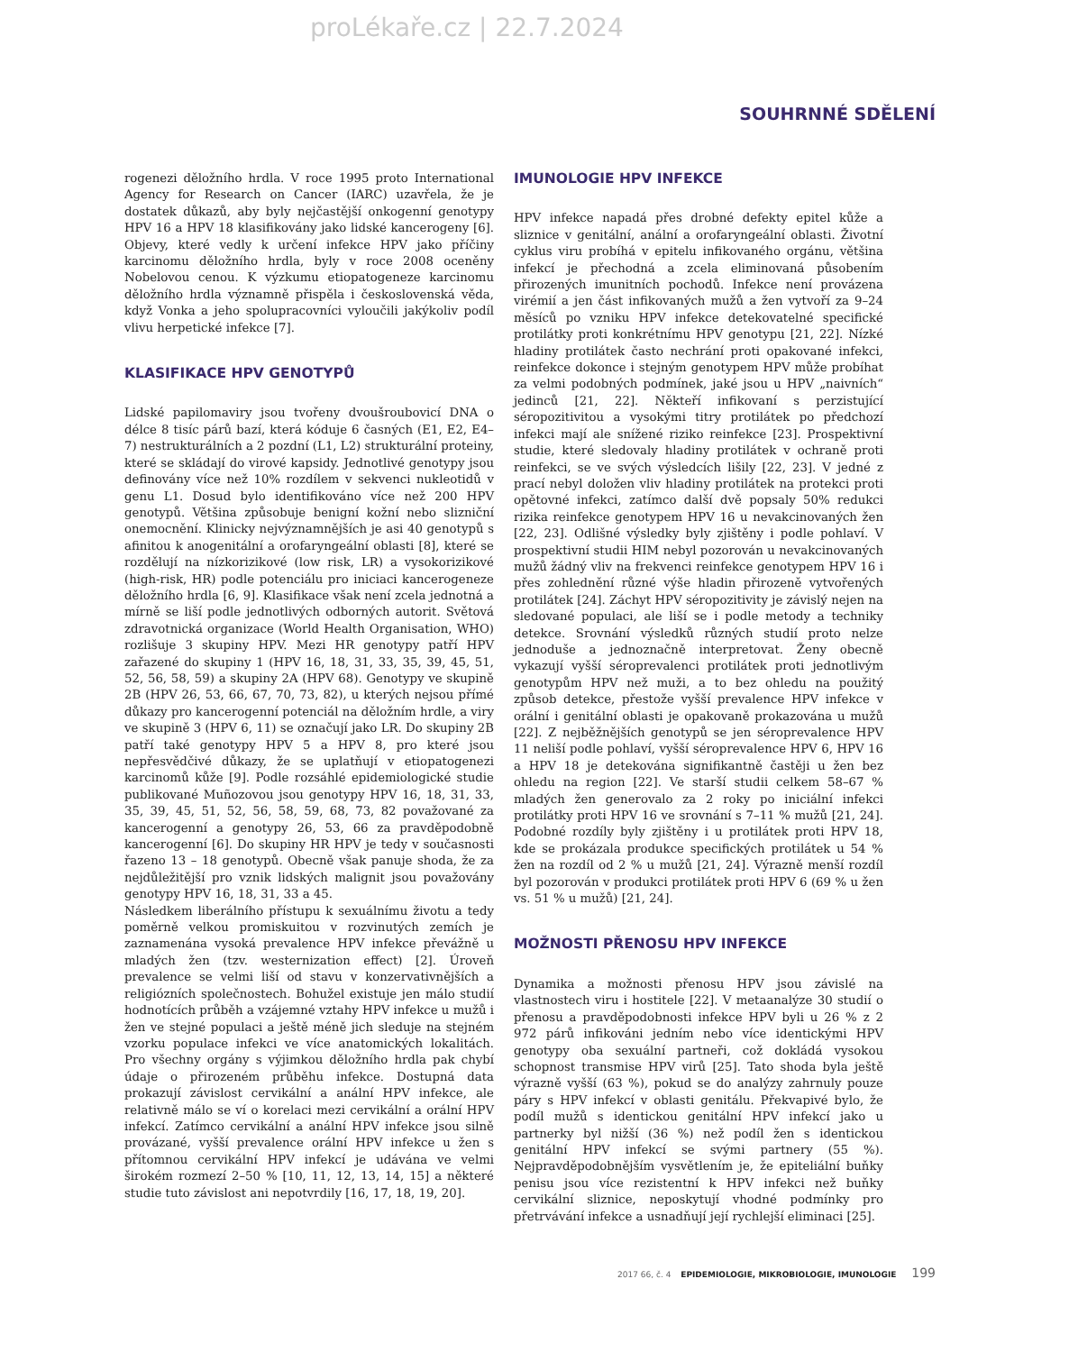proLékaře.cz | 22.7.2024
SOUHRNNÉ SDĚLENÍ
rogenezi děložního hrdla. V roce 1995 proto International Agency for Research on Cancer (IARC) uzavřela, že je dostatek důkazů, aby byly nejčastější onkogenní genotypy HPV 16 a HPV 18 klasifikovány jako lidské kancerogeny [6]. Objevy, které vedly k určení infekce HPV jako příčiny karcinomu děložního hrdla, byly v roce 2008 oceněny Nobelovou cenou. K výzkumu etiopatogeneze karcinomu děložního hrdla významně přispěla i československá věda, když Vonka a jeho spolupracovníci vyloučili jakýkoliv podíl vlivu herpetické infekce [7].
KLASIFIKACE HPV GENOTYPŮ
Lidské papilomaviry jsou tvořeny dvoušroubovicí DNA o délce 8 tisíc párů bazí, která kóduje 6 časných (E1, E2, E4–7) nestrukturálních a 2 pozdní (L1, L2) strukturální proteiny, které se skládají do virové kapsidy. Jednotlivé genotypy jsou definovány více než 10% rozdílem v sekvenci nukleotidů v genu L1. Dosud bylo identifikováno více než 200 HPV genotypů. Většina způsobuje benigní kožní nebo slizniční onemocnění. Klinicky nejvýznamnějších je asi 40 genotypů s afinitou k anogenitální a orofaryngeální oblasti [8], které se rozdělují na nízkorizikové (low risk, LR) a vysokorizikové (high-risk, HR) podle potenciálu pro iniciaci kancerogeneze děložního hrdla [6, 9]. Klasifikace však není zcela jednotná a mírně se liší podle jednotlivých odborných autorit. Světová zdravotnická organizace (World Health Organisation, WHO) rozlišuje 3 skupiny HPV. Mezi HR genotypy patří HPV zařazené do skupiny 1 (HPV 16, 18, 31, 33, 35, 39, 45, 51, 52, 56, 58, 59) a skupiny 2A (HPV 68). Genotypy ve skupině 2B (HPV 26, 53, 66, 67, 70, 73, 82), u kterých nejsou přímé důkazy pro kancerogenní potenciál na děložním hrdle, a viry ve skupině 3 (HPV 6, 11) se označují jako LR. Do skupiny 2B patří také genotypy HPV 5 a HPV 8, pro které jsou nepřesvědčivé důkazy, že se uplatňují v etiopatogenezi karcinomů kůže [9]. Podle rozsáhlé epidemiologické studie publikované Muñozovou jsou genotypy HPV 16, 18, 31, 33, 35, 39, 45, 51, 52, 56, 58, 59, 68, 73, 82 považované za kancerogenní a genotypy 26, 53, 66 za pravděpodobně kancerogenní [6]. Do skupiny HR HPV je tedy v současnosti řazeno 13 – 18 genotypů. Obecně však panuje shoda, že za nejdůležitější pro vznik lidských malignit jsou považovány genotypy HPV 16, 18, 31, 33 a 45.
Následkem liberálního přístupu k sexuálnímu životu a tedy poměrně velkou promiskuitou v rozvinutých zemích je zaznamenána vysoká prevalence HPV infekce převážně u mladých žen (tzv. westernization effect) [2]. Úroveň prevalence se velmi liší od stavu v konzervativnějších a religiózních společnostech. Bohužel existuje jen málo studií hodnotících průběh a vzájemné vztahy HPV infekce u mužů i žen ve stejné populaci a ještě méně jich sleduje na stejném vzorku populace infekci ve více anatomických lokalitách. Pro všechny orgány s výjimkou děložního hrdla pak chybí údaje o přirozeném průběhu infekce. Dostupná data prokazují závislost cervikální a anální HPV infekce, ale relativně málo se ví o korelaci mezi cervikální a orální HPV infekcí. Zatímco cervikální a anální HPV infekce jsou silně provázané, vyšší prevalence orální HPV infekce u žen s přítomnou cervikální HPV infekcí je udávána ve velmi širokém rozmezí 2–50 % [10, 11, 12, 13, 14, 15] a některé studie tuto závislost ani nepotvrdily [16, 17, 18, 19, 20].
IMUNOLOGIE HPV INFEKCE
HPV infekce napadá přes drobné defekty epitel kůže a sliznice v genitální, anální a orofaryngeální oblasti. Životní cyklus viru probíhá v epitelu infikovaného orgánu, většina infekcí je přechodná a zcela eliminovaná působením přirozených imunitních pochodů. Infekce není provázena virémií a jen část infikovaných mužů a žen vytvoří za 9–24 měsíců po vzniku HPV infekce detekovatelné specifické protilátky proti konkrétnímu HPV genotypu [21, 22]. Nízké hladiny protilátek často nechrání proti opakované infekci, reinfekce dokonce i stejným genotypem HPV může probíhat za velmi podobných podmínek, jaké jsou u HPV „naivních“ jedinců [21, 22]. Někteří infikovaní s perzistující séropozitivitou a vysokými titry protilátek po předchozí infekci mají ale snížené riziko reinfekce [23]. Prospektivní studie, které sledovaly hladiny protilátek v ochraně proti reinfekci, se ve svých výsledcích lišily [22, 23]. V jedné z prací nebyl doložen vliv hladiny protilátek na protekci proti opětovné infekci, zatímco další dvě popsaly 50% redukci rizika reinfekce genotypem HPV 16 u nevakcinovaných žen [22, 23]. Odlišné výsledky byly zjištěny i podle pohlaví. V prospektivní studii HIM nebyl pozorován u nevakcinovaných mužů žádný vliv na frekvenci reinfekce genotypem HPV 16 i přes zohlednění různé výše hladin přirozeně vytvořených protilátek [24]. Záchyt HPV séropozitivity je závislý nejen na sledované populaci, ale liší se i podle metody a techniky detekce. Srovnání výsledků různých studií proto nelze jednoduše a jednoznačně interpretovat. Ženy obecně vykazují vyšší séroprevalenci protilátek proti jednotlivým genotypům HPV než muži, a to bez ohledu na použitý způsob detekce, přestože vyšší prevalence HPV infekce v orální i genitální oblasti je opakovaně prokazována u mužů [22]. Z nejběžnějších genotypů se jen séroprevalence HPV 11 neliší podle pohlaví, vyšší séroprevalence HPV 6, HPV 16 a HPV 18 je detekována signifikantně častěji u žen bez ohledu na region [22]. Ve starší studii celkem 58–67 % mladých žen generovalo za 2 roky po iniciální infekci protilátky proti HPV 16 ve srovnání s 7–11 % mužů [21, 24]. Podobné rozdíly byly zjištěny i u protilátek proti HPV 18, kde se prokázala produkce specifických protilátek u 54 % žen na rozdíl od 2 % u mužů [21, 24]. Výrazně menší rozdíl byl pozorován v produkci protilátek proti HPV 6 (69 % u žen vs. 51 % u mužů) [21, 24].
MOŽNOSTI PŘENOSU HPV INFEKCE
Dynamika a možnosti přenosu HPV jsou závislé na vlastnostech viru i hostitele [22]. V metaanalýze 30 studií o přenosu a pravděpodobnosti infekce HPV byli u 26 % z 2 972 párů infikováni jedním nebo více identickými HPV genotypy oba sexuální partneři, což dokládá vysokou schopnost transmise HPV virů [25]. Tato shoda byla ještě výrazně vyšší (63 %), pokud se do analýzy zahrnuly pouze páry s HPV infekcí v oblasti genitálu. Překvapivé bylo, že podíl mužů s identickou genitální HPV infekcí jako u partnerky byl nižší (36 %) než podíl žen s identickou genitální HPV infekcí se svými partnery (55 %). Nejpravděpodobnějším vysvětlením je, že epiteliální buňky penisu jsou více rezistentní k HPV infekci než buňky cervikální sliznice, neposkytují vhodné podmínky pro přetrvávání infekce a usnadňují její rychlejší eliminaci [25].
2017 66, č. 4 EPIDEMIOLOGIE, MIKROBIOLOGIE, IMUNOLOGIE 199